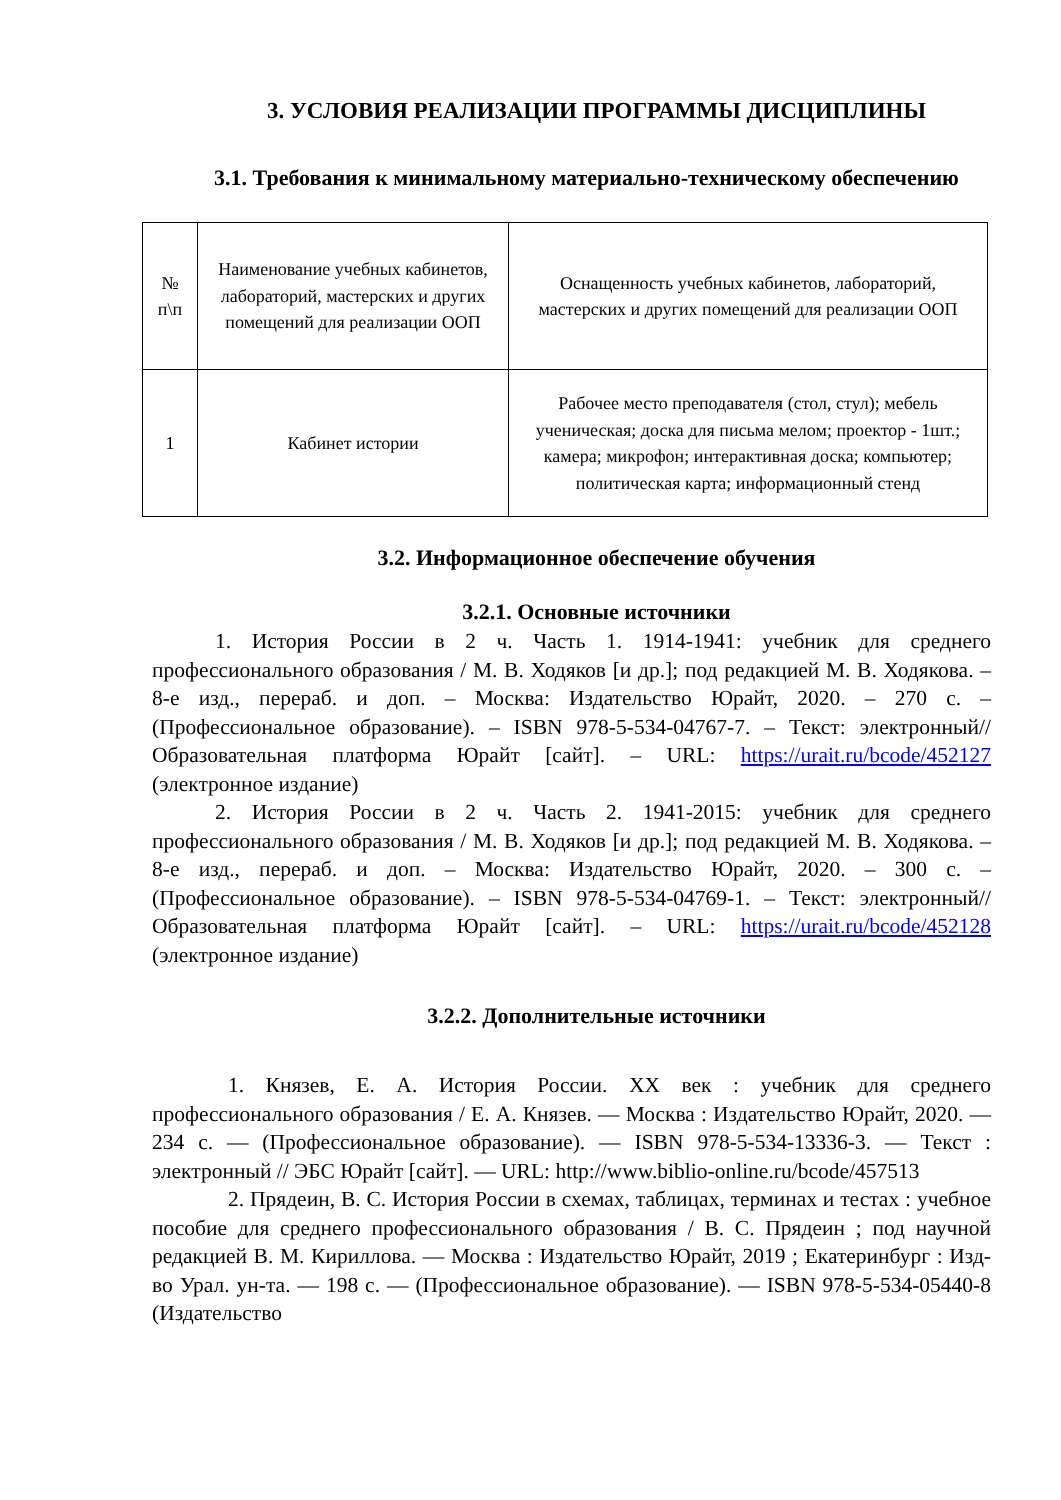3. УСЛОВИЯ РЕАЛИЗАЦИИ ПРОГРАММЫ ДИСЦИПЛИНЫ
3.1. Требования к минимальному материально-техническому обеспечению
| № п\п | Наименование учебных кабинетов, лабораторий, мастерских и других помещений для реализации ООП | Оснащенность учебных кабинетов, лабораторий, мастерских и других помещений для реализации ООП |
| 1 | Кабинет истории | Рабочее место преподавателя (стол, стул); мебель ученическая; доска для письма мелом; проектор - 1шт.; камера; микрофон; интерактивная доска; компьютер; политическая карта; информационный стенд |
3.2. Информационное обеспечение обучения
3.2.1. Основные источники
1. История России в 2 ч. Часть 1. 1914-1941: учебник для среднего профессионального образования / М. В. Ходяков [и др.]; под редакцией М. В. Ходякова. – 8-е изд., перераб. и доп. – Москва: Издательство Юрайт, 2020. – 270 с. – (Профессиональное образование). – ISBN 978-5-534-04767-7. – Текст: электронный//Образовательная платформа Юрайт [сайт]. – URL: https://urait.ru/bcode/452127 (электронное издание)
2. История России в 2 ч. Часть 2. 1941-2015: учебник для среднего профессионального образования / М. В. Ходяков [и др.]; под редакцией М. В. Ходякова. – 8-е изд., перераб. и доп. – Москва: Издательство Юрайт, 2020. – 300 с. – (Профессиональное образование). – ISBN 978-5-534-04769-1. – Текст: электронный//Образовательная платформа Юрайт [сайт]. – URL: https://urait.ru/bcode/452128 (электронное издание)
3.2.2. Дополнительные источники
1. Князев, Е. А. История России. XX век : учебник для среднего профессионального образования / Е. А. Князев. — Москва : Издательство Юрайт, 2020. — 234 с. — (Профессиональное образование). — ISBN 978-5-534-13336-3. — Текст : электронный // ЭБС Юрайт [сайт]. — URL: http://www.biblio-online.ru/bcode/457513
2. Прядеин, В. С. История России в схемах, таблицах, терминах и тестах : учебное пособие для среднего профессионального образования / В. С. Прядеин ; под научной редакцией В. М. Кириллова. — Москва : Издательство Юрайт, 2019 ; Екатеринбург : Изд-во Урал. ун-та. — 198 с. — (Профессиональное образование). — ISBN 978-5-534-05440-8 (Издательство